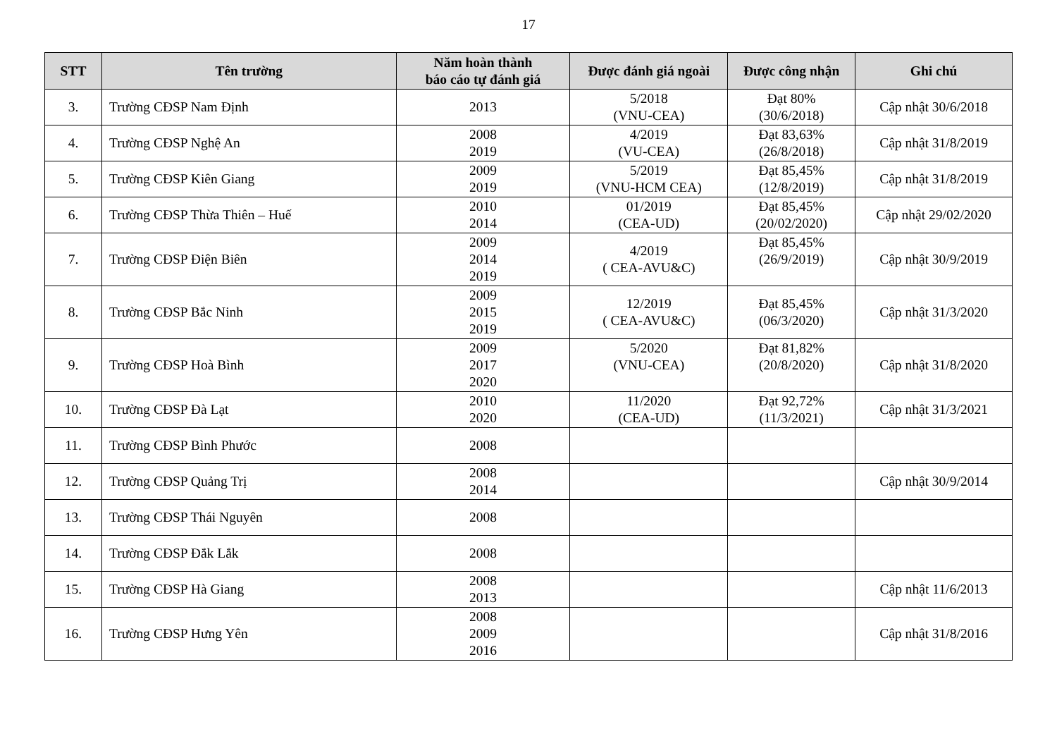17
| STT | Tên trường | Năm hoàn thành báo cáo tự đánh giá | Được đánh giá ngoài | Được công nhận | Ghi chú |
| --- | --- | --- | --- | --- | --- |
| 3. | Trường CĐSP Nam Định | 2013 | 5/2018 (VNU-CEA) | Đạt 80% (30/6/2018) | Cập nhật 30/6/2018 |
| 4. | Trường CĐSP Nghệ An | 2008 2019 | 4/2019 (VU-CEA) | Đạt 83,63% (26/8/2018) | Cập nhật 31/8/2019 |
| 5. | Trường CĐSP Kiên Giang | 2009 2019 | 5/2019 (VNU-HCM CEA) | Đạt 85,45% (12/8/2019) | Cập nhật 31/8/2019 |
| 6. | Trường CĐSP Thừa Thiên – Huế | 2010 2014 | 01/2019 (CEA-UD) | Đạt 85,45% (20/02/2020) | Cập nhật 29/02/2020 |
| 7. | Trường CĐSP Điện Biên | 2009 2014 2019 | 4/2019 ( CEA-AVU&C) | Đạt 85,45% (26/9/2019) | Cập nhật 30/9/2019 |
| 8. | Trường CĐSP Bắc Ninh | 2009 2015 2019 | 12/2019 ( CEA-AVU&C) | Đạt 85,45% (06/3/2020) | Cập nhật 31/3/2020 |
| 9. | Trường CĐSP Hoà Bình | 2009 2017 2020 | 5/2020 (VNU-CEA) | Đạt 81,82% (20/8/2020) | Cập nhật 31/8/2020 |
| 10. | Trường CĐSP Đà Lạt | 2010 2020 | 11/2020 (CEA-UD) | Đạt 92,72% (11/3/2021) | Cập nhật 31/3/2021 |
| 11. | Trường CĐSP Bình Phước | 2008 | | | |
| 12. | Trường CĐSP Quảng Trị | 2008 2014 | | | Cập nhật 30/9/2014 |
| 13. | Trường CĐSP Thái Nguyên | 2008 | | | |
| 14. | Trường CĐSP Đắk Lắk | 2008 | | | |
| 15. | Trường CĐSP Hà Giang | 2008 2013 | | | Cập nhật 11/6/2013 |
| 16. | Trường CĐSP Hưng Yên | 2008 2009 2016 | | | Cập nhật 31/8/2016 |